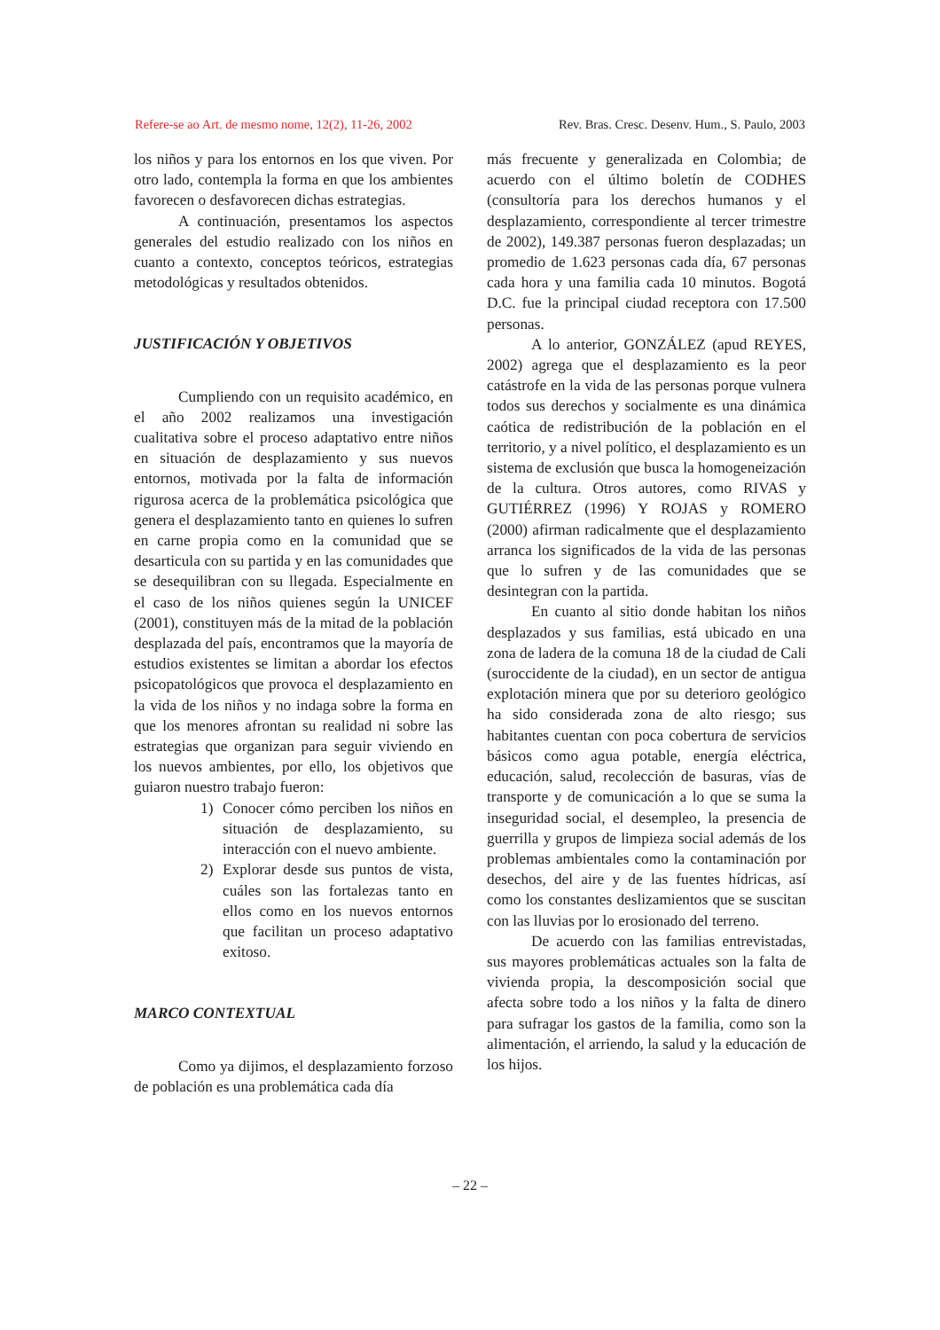Refere-se ao Art. de mesmo nome, 12(2), 11-26, 2002 Rev. Bras. Cresc. Desenv. Hum., S. Paulo, 2003
los niños y para los entornos en los que viven. Por otro lado, contempla la forma en que los ambientes favorecen o desfavorecen dichas estrategias.
A continuación, presentamos los aspectos generales del estudio realizado con los niños en cuanto a contexto, conceptos teóricos, estrategias metodológicas y resultados obtenidos.
JUSTIFICACIÓN Y OBJETIVOS
Cumpliendo con un requisito académico, en el año 2002 realizamos una investigación cualitativa sobre el proceso adaptativo entre niños en situación de desplazamiento y sus nuevos entornos, motivada por la falta de información rigurosa acerca de la problemática psicológica que genera el desplazamiento tanto en quienes lo sufren en carne propia como en la comunidad que se desarticula con su partida y en las comunidades que se desequilibran con su llegada. Especialmente en el caso de los niños quienes según la UNICEF (2001), constituyen más de la mitad de la población desplazada del país, encontramos que la mayoría de estudios existentes se limitan a abordar los efectos psicopatológicos que provoca el desplazamiento en la vida de los niños y no indaga sobre la forma en que los menores afrontan su realidad ni sobre las estrategias que organizan para seguir viviendo en los nuevos ambientes, por ello, los objetivos que guiaron nuestro trabajo fueron:
1) Conocer cómo perciben los niños en situación de desplazamiento, su interacción con el nuevo ambiente.
2) Explorar desde sus puntos de vista, cuáles son las fortalezas tanto en ellos como en los nuevos entornos que facilitan un proceso adaptativo exitoso.
MARCO CONTEXTUAL
Como ya dijimos, el desplazamiento forzoso de población es una problemática cada día
más frecuente y generalizada en Colombia; de acuerdo con el último boletín de CODHES (consultoría para los derechos humanos y el desplazamiento, correspondiente al tercer trimestre de 2002), 149.387 personas fueron desplazadas; un promedio de 1.623 personas cada día, 67 personas cada hora y una familia cada 10 minutos. Bogotá D.C. fue la principal ciudad receptora con 17.500 personas.
A lo anterior, GONZÁLEZ (apud REYES, 2002) agrega que el desplazamiento es la peor catástrofe en la vida de las personas porque vulnera todos sus derechos y socialmente es una dinámica caótica de redistribución de la población en el territorio, y a nivel político, el desplazamiento es un sistema de exclusión que busca la homogeneización de la cultura. Otros autores, como RIVAS y GUTIÉRREZ (1996) Y ROJAS y ROMERO (2000) afirman radicalmente que el desplazamiento arranca los significados de la vida de las personas que lo sufren y de las comunidades que se desintegran con la partida.
En cuanto al sitio donde habitan los niños desplazados y sus familias, está ubicado en una zona de ladera de la comuna 18 de la ciudad de Cali (suroccidente de la ciudad), en un sector de antigua explotación minera que por su deterioro geológico ha sido considerada zona de alto riesgo; sus habitantes cuentan con poca cobertura de servicios básicos como agua potable, energía eléctrica, educación, salud, recolección de basuras, vías de transporte y de comunicación a lo que se suma la inseguridad social, el desempleo, la presencia de guerrilla y grupos de limpieza social además de los problemas ambientales como la contaminación por desechos, del aire y de las fuentes hídricas, así como los constantes deslizamientos que se suscitan con las lluvias por lo erosionado del terreno.
De acuerdo con las familias entrevistadas, sus mayores problemáticas actuales son la falta de vivienda propia, la descomposición social que afecta sobre todo a los niños y la falta de dinero para sufragar los gastos de la familia, como son la alimentación, el arriendo, la salud y la educación de los hijos.
– 22 –